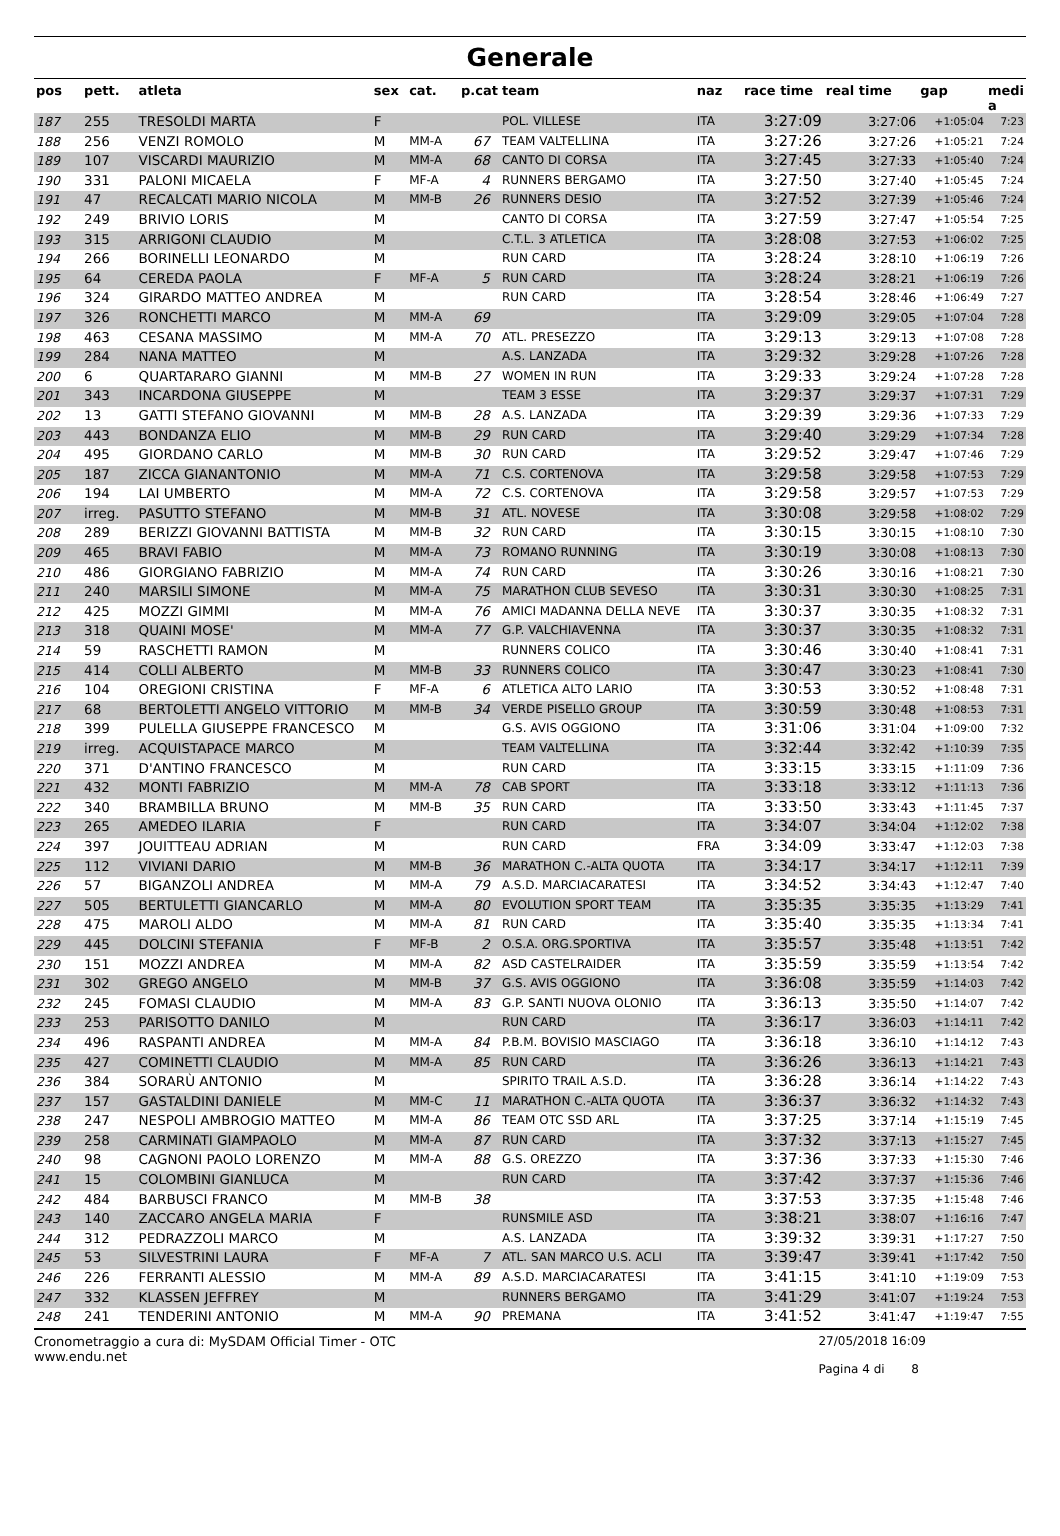Generale
| pos | pett. | atleta | sex | cat. | p.cat | team | naz | race time | real time | gap | medi a |
| --- | --- | --- | --- | --- | --- | --- | --- | --- | --- | --- | --- |
| 187 | 255 | TRESOLDI MARTA | F | | | POL. VILLESE | ITA | 3:27:09 | 3:27:06 | +1:05:04 | 7:23 |
| 188 | 256 | VENZI ROMOLO | M | MM-A | 67 | TEAM VALTELLINA | ITA | 3:27:26 | 3:27:26 | +1:05:21 | 7:24 |
| 189 | 107 | VISCARDI MAURIZIO | M | MM-A | 68 | CANTO DI CORSA | ITA | 3:27:45 | 3:27:33 | +1:05:40 | 7:24 |
| 190 | 331 | PALONI MICAELA | F | MF-A | 4 | RUNNERS BERGAMO | ITA | 3:27:50 | 3:27:40 | +1:05:45 | 7:24 |
| 191 | 47 | RECALCATI MARIO NICOLA | M | MM-B | 26 | RUNNERS DESIO | ITA | 3:27:52 | 3:27:39 | +1:05:46 | 7:24 |
| 192 | 249 | BRIVIO LORIS | M | | | CANTO DI CORSA | ITA | 3:27:59 | 3:27:47 | +1:05:54 | 7:25 |
| 193 | 315 | ARRIGONI CLAUDIO | M | | | C.T.L. 3 ATLETICA | ITA | 3:28:08 | 3:27:53 | +1:06:02 | 7:25 |
| 194 | 266 | BORINELLI LEONARDO | M | | | RUN CARD | ITA | 3:28:24 | 3:28:10 | +1:06:19 | 7:26 |
| 195 | 64 | CEREDA PAOLA | F | MF-A | 5 | RUN CARD | ITA | 3:28:24 | 3:28:21 | +1:06:19 | 7:26 |
| 196 | 324 | GIRARDO MATTEO ANDREA | M | | | RUN CARD | ITA | 3:28:54 | 3:28:46 | +1:06:49 | 7:27 |
| 197 | 326 | RONCHETTI MARCO | M | MM-A | 69 | | ITA | 3:29:09 | 3:29:05 | +1:07:04 | 7:28 |
| 198 | 463 | CESANA MASSIMO | M | MM-A | 70 | ATL. PRESEZZO | ITA | 3:29:13 | 3:29:13 | +1:07:08 | 7:28 |
| 199 | 284 | NANA MATTEO | M | | | A.S. LANZADA | ITA | 3:29:32 | 3:29:28 | +1:07:26 | 7:28 |
| 200 | 6 | QUARTARARO GIANNI | M | MM-B | 27 | WOMEN IN RUN | ITA | 3:29:33 | 3:29:24 | +1:07:28 | 7:28 |
| 201 | 343 | INCARDONA GIUSEPPE | M | | | TEAM 3 ESSE | ITA | 3:29:37 | 3:29:37 | +1:07:31 | 7:29 |
| 202 | 13 | GATTI STEFANO GIOVANNI | M | MM-B | 28 | A.S. LANZADA | ITA | 3:29:39 | 3:29:36 | +1:07:33 | 7:29 |
| 203 | 443 | BONDANZA ELIO | M | MM-B | 29 | RUN CARD | ITA | 3:29:40 | 3:29:29 | +1:07:34 | 7:28 |
| 204 | 495 | GIORDANO CARLO | M | MM-B | 30 | RUN CARD | ITA | 3:29:52 | 3:29:47 | +1:07:46 | 7:29 |
| 205 | 187 | ZICCA GIANANTONIO | M | MM-A | 71 | C.S. CORTENOVA | ITA | 3:29:58 | 3:29:58 | +1:07:53 | 7:29 |
| 206 | 194 | LAI UMBERTO | M | MM-A | 72 | C.S. CORTENOVA | ITA | 3:29:58 | 3:29:57 | +1:07:53 | 7:29 |
| 207 | irreg. | PASUTTO STEFANO | M | MM-B | 31 | ATL. NOVESE | ITA | 3:30:08 | 3:29:58 | +1:08:02 | 7:29 |
| 208 | 289 | BERIZZI GIOVANNI BATTISTA | M | MM-B | 32 | RUN CARD | ITA | 3:30:15 | 3:30:15 | +1:08:10 | 7:30 |
| 209 | 465 | BRAVI FABIO | M | MM-A | 73 | ROMANO RUNNING | ITA | 3:30:19 | 3:30:08 | +1:08:13 | 7:30 |
| 210 | 486 | GIORGIANO FABRIZIO | M | MM-A | 74 | RUN CARD | ITA | 3:30:26 | 3:30:16 | +1:08:21 | 7:30 |
| 211 | 240 | MARSILI SIMONE | M | MM-A | 75 | MARATHON CLUB SEVESO | ITA | 3:30:31 | 3:30:30 | +1:08:25 | 7:31 |
| 212 | 425 | MOZZI GIMMI | M | MM-A | 76 | AMICI MADANNA DELLA NEVE | ITA | 3:30:37 | 3:30:35 | +1:08:32 | 7:31 |
| 213 | 318 | QUAINI MOSE' | M | MM-A | 77 | G.P. VALCHIAVENNA | ITA | 3:30:37 | 3:30:35 | +1:08:32 | 7:31 |
| 214 | 59 | RASCHETTI RAMON | M | | | RUNNERS COLICO | ITA | 3:30:46 | 3:30:40 | +1:08:41 | 7:31 |
| 215 | 414 | COLLI ALBERTO | M | MM-B | 33 | RUNNERS COLICO | ITA | 3:30:47 | 3:30:23 | +1:08:41 | 7:30 |
| 216 | 104 | OREGIONI CRISTINA | F | MF-A | 6 | ATLETICA ALTO LARIO | ITA | 3:30:53 | 3:30:52 | +1:08:48 | 7:31 |
| 217 | 68 | BERTOLETTI ANGELO VITTORIO | M | MM-B | 34 | VERDE PISELLO GROUP | ITA | 3:30:59 | 3:30:48 | +1:08:53 | 7:31 |
| 218 | 399 | PULELLA GIUSEPPE FRANCESCO | M | | | G.S. AVIS OGGIONO | ITA | 3:31:06 | 3:31:04 | +1:09:00 | 7:32 |
| 219 | irreg. | ACQUISTAPACE MARCO | M | | | TEAM VALTELLINA | ITA | 3:32:44 | 3:32:42 | +1:10:39 | 7:35 |
| 220 | 371 | D'ANTINO FRANCESCO | M | | | RUN CARD | ITA | 3:33:15 | 3:33:15 | +1:11:09 | 7:36 |
| 221 | 432 | MONTI FABRIZIO | M | MM-A | 78 | CAB SPORT | ITA | 3:33:18 | 3:33:12 | +1:11:13 | 7:36 |
| 222 | 340 | BRAMBILLA BRUNO | M | MM-B | 35 | RUN CARD | ITA | 3:33:50 | 3:33:43 | +1:11:45 | 7:37 |
| 223 | 265 | AMEDEO ILARIA | F | | | RUN CARD | ITA | 3:34:07 | 3:34:04 | +1:12:02 | 7:38 |
| 224 | 397 | JOUITTEAU ADRIAN | M | | | RUN CARD | FRA | 3:34:09 | 3:33:47 | +1:12:03 | 7:38 |
| 225 | 112 | VIVIANI DARIO | M | MM-B | 36 | MARATHON C.-ALTA QUOTA | ITA | 3:34:17 | 3:34:17 | +1:12:11 | 7:39 |
| 226 | 57 | BIGANZOLI ANDREA | M | MM-A | 79 | A.S.D. MARCIACARATESI | ITA | 3:34:52 | 3:34:43 | +1:12:47 | 7:40 |
| 227 | 505 | BERTULETTI GIANCARLO | M | MM-A | 80 | EVOLUTION SPORT TEAM | ITA | 3:35:35 | 3:35:35 | +1:13:29 | 7:41 |
| 228 | 475 | MAROLI ALDO | M | MM-A | 81 | RUN CARD | ITA | 3:35:40 | 3:35:35 | +1:13:34 | 7:41 |
| 229 | 445 | DOLCINI STEFANIA | F | MF-B | 2 | O.S.A. ORG.SPORTIVA | ITA | 3:35:57 | 3:35:48 | +1:13:51 | 7:42 |
| 230 | 151 | MOZZI ANDREA | M | MM-A | 82 | ASD CASTELRAIDER | ITA | 3:35:59 | 3:35:59 | +1:13:54 | 7:42 |
| 231 | 302 | GREGO ANGELO | M | MM-B | 37 | G.S. AVIS OGGIONO | ITA | 3:36:08 | 3:35:59 | +1:14:03 | 7:42 |
| 232 | 245 | FOMASI CLAUDIO | M | MM-A | 83 | G.P. SANTI NUOVA OLONIO | ITA | 3:36:13 | 3:35:50 | +1:14:07 | 7:42 |
| 233 | 253 | PARISOTTO DANILO | M | | | RUN CARD | ITA | 3:36:17 | 3:36:03 | +1:14:11 | 7:42 |
| 234 | 496 | RASPANTI ANDREA | M | MM-A | 84 | P.B.M. BOVISIO MASCIAGO | ITA | 3:36:18 | 3:36:10 | +1:14:12 | 7:43 |
| 235 | 427 | COMINETTI CLAUDIO | M | MM-A | 85 | RUN CARD | ITA | 3:36:26 | 3:36:13 | +1:14:21 | 7:43 |
| 236 | 384 | SORARÙ ANTONIO | M | | | SPIRITO TRAIL A.S.D. | ITA | 3:36:28 | 3:36:14 | +1:14:22 | 7:43 |
| 237 | 157 | GASTALDINI DANIELE | M | MM-C | 11 | MARATHON C.-ALTA QUOTA | ITA | 3:36:37 | 3:36:32 | +1:14:32 | 7:43 |
| 238 | 247 | NESPOLI AMBROGIO MATTEO | M | MM-A | 86 | TEAM OTC SSD ARL | ITA | 3:37:25 | 3:37:14 | +1:15:19 | 7:45 |
| 239 | 258 | CARMINATI GIAMPAOLO | M | MM-A | 87 | RUN CARD | ITA | 3:37:32 | 3:37:13 | +1:15:27 | 7:45 |
| 240 | 98 | CAGNONI PAOLO LORENZO | M | MM-A | 88 | G.S. OREZZO | ITA | 3:37:36 | 3:37:33 | +1:15:30 | 7:46 |
| 241 | 15 | COLOMBINI GIANLUCA | M | | | RUN CARD | ITA | 3:37:42 | 3:37:37 | +1:15:36 | 7:46 |
| 242 | 484 | BARBUSCI FRANCO | M | MM-B | 38 | | ITA | 3:37:53 | 3:37:35 | +1:15:48 | 7:46 |
| 243 | 140 | ZACCARO ANGELA MARIA | F | | | RUNSMILE ASD | ITA | 3:38:21 | 3:38:07 | +1:16:16 | 7:47 |
| 244 | 312 | PEDRAZZOLI MARCO | M | | | A.S. LANZADA | ITA | 3:39:32 | 3:39:31 | +1:17:27 | 7:50 |
| 245 | 53 | SILVESTRINI LAURA | F | MF-A | 7 | ATL. SAN MARCO U.S. ACLI | ITA | 3:39:47 | 3:39:41 | +1:17:42 | 7:50 |
| 246 | 226 | FERRANTI ALESSIO | M | MM-A | 89 | A.S.D. MARCIACARATESI | ITA | 3:41:15 | 3:41:10 | +1:19:09 | 7:53 |
| 247 | 332 | KLASSEN JEFFREY | M | | | RUNNERS BERGAMO | ITA | 3:41:29 | 3:41:07 | +1:19:24 | 7:53 |
| 248 | 241 | TENDERINI ANTONIO | M | MM-A | 90 | PREMANA | ITA | 3:41:52 | 3:41:47 | +1:19:47 | 7:55 |
Cronometraggio a cura di: MySDAM Official Timer - OTC
www.endu.net
27/05/2018 16:09
Pagina 4 di 8